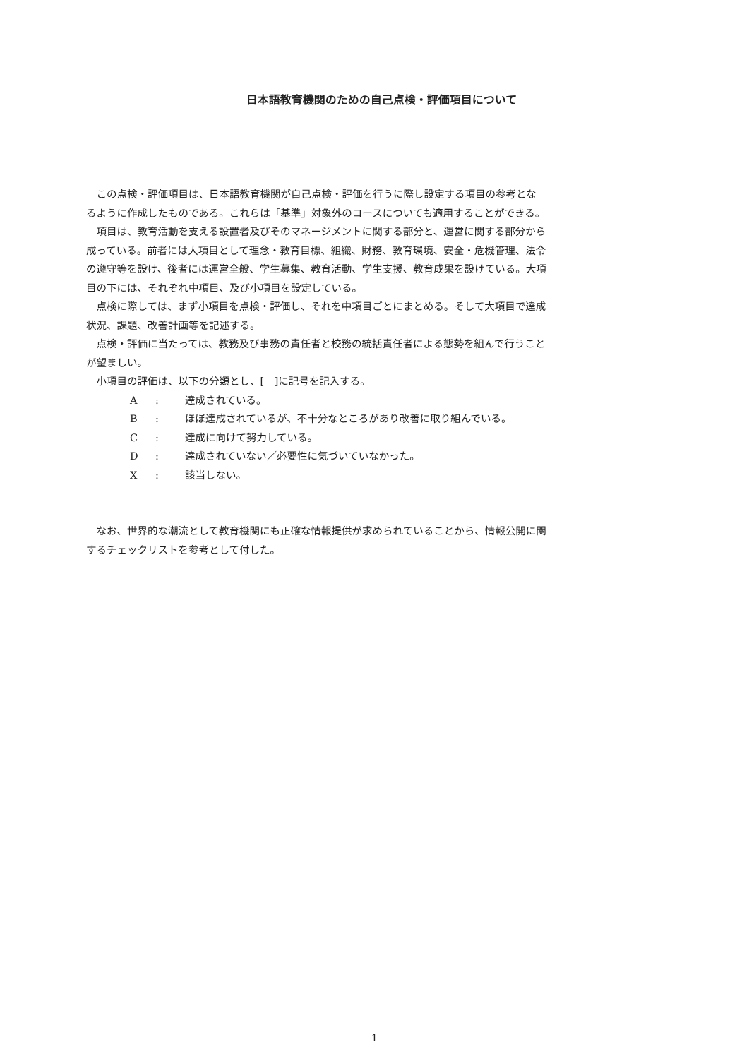日本語教育機関のための自己点検・評価項目について
この点検・評価項目は、日本語教育機関が自己点検・評価を行うに際し設定する項目の参考となるように作成したものである。これらは「基準」対象外のコースについても適用することができる。
項目は、教育活動を支える設置者及びそのマネージメントに関する部分と、運営に関する部分から成っている。前者には大項目として理念・教育目標、組織、財務、教育環境、安全・危機管理、法令の遵守等を設け、後者には運営全般、学生募集、教育活動、学生支援、教育成果を設けている。大項目の下には、それぞれ中項目、及び小項目を設定している。
点検に際しては、まず小項目を点検・評価し、それを中項目ごとにまとめる。そして大項目で達成状況、課題、改善計画等を記述する。
点検・評価に当たっては、教務及び事務の責任者と校務の統括責任者による態勢を組んで行うことが望ましい。
小項目の評価は、以下の分類とし、[　]に記号を記入する。
A: 達成されている。
B: ほぼ達成されているが、不十分なところがあり改善に取り組んでいる。
C: 達成に向けて努力している。
D: 達成されていない／必要性に気づいていなかった。
X: 該当しない。
なお、世界的な潮流として教育機関にも正確な情報提供が求められていることから、情報公開に関するチェックリストを参考として付した。
1